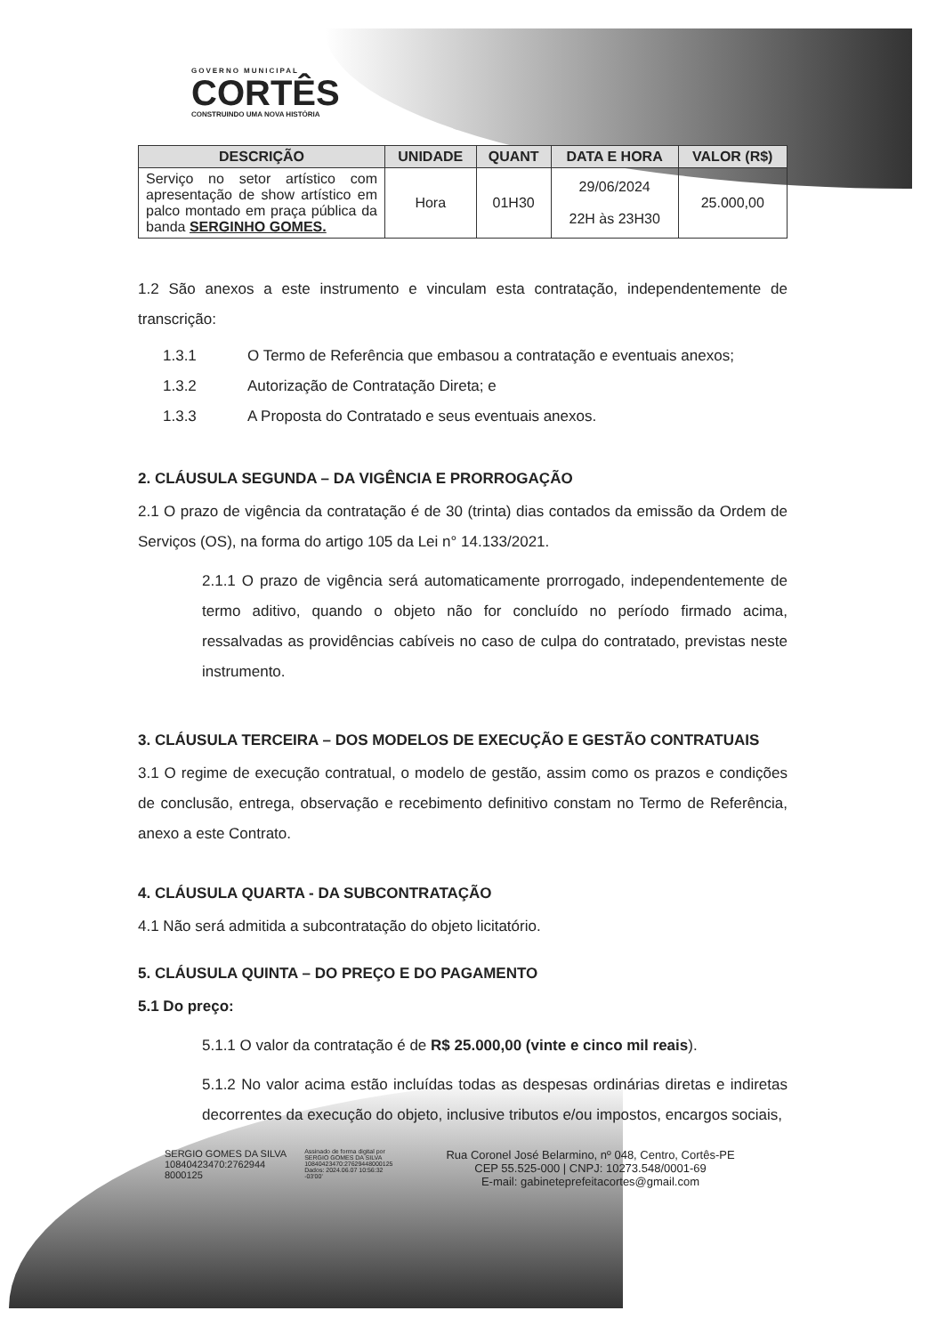GOVERNO MUNICIPAL
CORTÊS
CONSTRUINDO UMA NOVA HISTÓRIA
| DESCRIÇÃO | UNIDADE | QUANT | DATA E HORA | VALOR (R$) |
| --- | --- | --- | --- | --- |
| Serviço no setor artístico com apresentação de show artístico em palco montado em praça pública da banda SERGINHO GOMES. | Hora | 01H30 | 29/06/2024 22H às 23H30 | 25.000,00 |
1.2 São anexos a este instrumento e vinculam esta contratação, independentemente de transcrição:
1.3.1 O Termo de Referência que embasou a contratação e eventuais anexos;
1.3.2 Autorização de Contratação Direta; e
1.3.3 A Proposta do Contratado e seus eventuais anexos.
2. CLÁUSULA SEGUNDA – DA VIGÊNCIA E PRORROGAÇÃO
2.1 O prazo de vigência da contratação é de 30 (trinta) dias contados da emissão da Ordem de Serviços (OS), na forma do artigo 105 da Lei n° 14.133/2021.
2.1.1 O prazo de vigência será automaticamente prorrogado, independentemente de termo aditivo, quando o objeto não for concluído no período firmado acima, ressalvadas as providências cabíveis no caso de culpa do contratado, previstas neste instrumento.
3. CLÁUSULA TERCEIRA – DOS MODELOS DE EXECUÇÃO E GESTÃO CONTRATUAIS
3.1 O regime de execução contratual, o modelo de gestão, assim como os prazos e condições de conclusão, entrega, observação e recebimento definitivo constam no Termo de Referência, anexo a este Contrato.
4. CLÁUSULA QUARTA - DA SUBCONTRATAÇÃO
4.1 Não será admitida a subcontratação do objeto licitatório.
5. CLÁUSULA QUINTA – DO PREÇO E DO PAGAMENTO
5.1 Do preço:
5.1.1 O valor da contratação é de R$ 25.000,00 (vinte e cinco mil reais).
5.1.2 No valor acima estão incluídas todas as despesas ordinárias diretas e indiretas decorrentes da execução do objeto, inclusive tributos e/ou impostos, encargos sociais,
SERGIO GOMES DA SILVA
10840423470:2762944
8000125
Assinado de forma digital por
SERGIO GOMES DA SILVA
10840423470:27629448000125
Dados: 2024.06.07 10:56:32
-03'00'
Rua Coronel José Belarmino, nº 048, Centro, Cortês-PE
CEP 55.525-000 | CNPJ: 10273.548/0001-69
E-mail: gabineteprefeitacortes@gmail.com